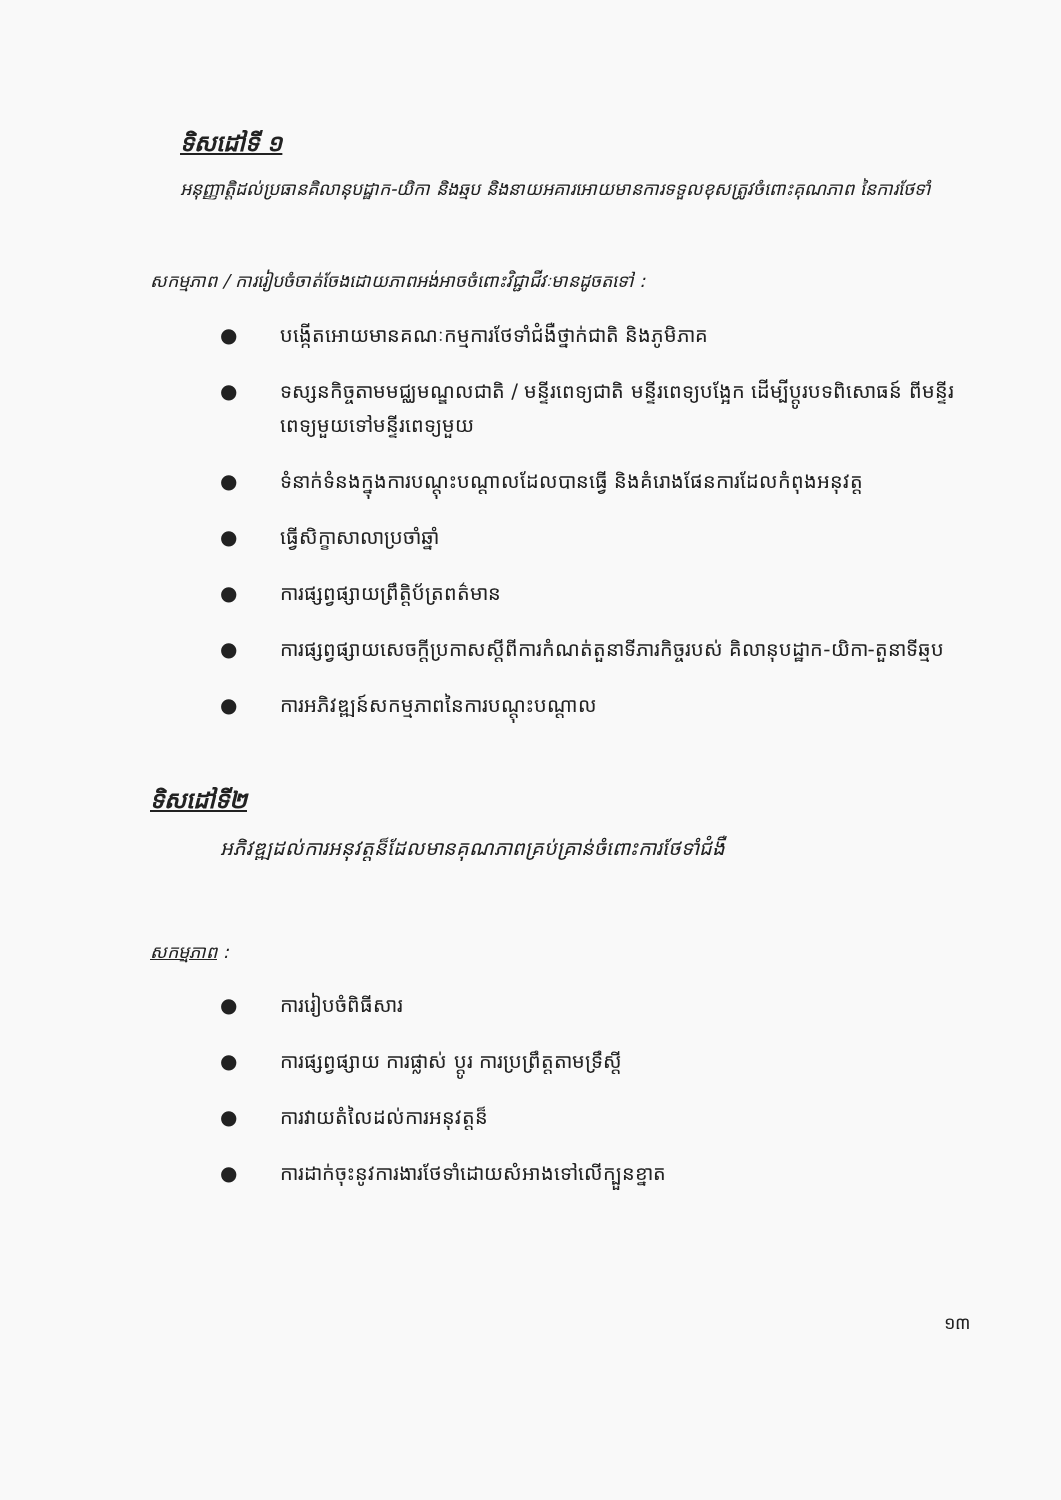ទិសដៅទី ១
អនុញ្ញាត្តិដល់ប្រធានគិលានុបដ្ឋាក-យិកា និងឆ្មប និងនាយអគារអោយមានការទទួលខុសត្រូវចំពោះគុណភាព នៃការថែទាំ
សកម្មភាព / ការរៀបចំចាត់ចែងដោយភាពអង់អាចចំពោះវិជ្ជាជីវៈមានដូចតទៅ :
● បង្កើតអោយមានគណៈកម្មការថែទាំជំងឺថ្នាក់ជាតិ និងភូមិភាគ
● ទស្សនកិច្ចតាមមជ្ឈមណ្ឌលជាតិ / មន្ទីរពេទ្យជាតិ មន្ទីរពេទ្យបង្អែក ដើម្បីប្តូរបទពិសោធន៍ ពីមន្ទីរពេទ្យមួយទៅមន្ទីរពេទ្យមួយ
● ទំនាក់ទំនងក្នុងការបណ្តុះបណ្តាលដែលបានធ្វើ និងគំរោងផែនការដែលកំពុងអនុវត្ត
● ធ្វើសិក្ខាសាលាប្រចាំឆ្នាំ
● ការផ្សព្វផ្សាយព្រឹត្តិប័ត្រពត៌មាន
● ការផ្សព្វផ្សាយសេចក្តីប្រកាសស្តីពីការកំណត់តួនាទីភារកិច្ចរបស់ គិលានុបដ្ឋាក-យិកា-តួនាទីឆ្មប
● ការអភិវឌ្ឍន៍សកម្មភាពនៃការបណ្តុះបណ្តាល
ទិសដៅទី២
អភិវឌ្ឍដល់ការអនុវត្តន៏ដែលមានគុណភាពគ្រប់គ្រាន់ចំពោះការថែទាំជំងឺ
សកម្មភាព :
● ការរៀបចំពិធីសារ
● ការផ្សព្វផ្សាយ ការផ្លាស់ ប្តូរ ការប្រព្រឹត្តតាមទ្រឹស្តី
● ការវាយតំលៃដល់ការអនុវត្តន៏
● ការដាក់ចុះនូវការងារថែទាំដោយសំអាងទៅលើក្បួនខ្នាត
១៣